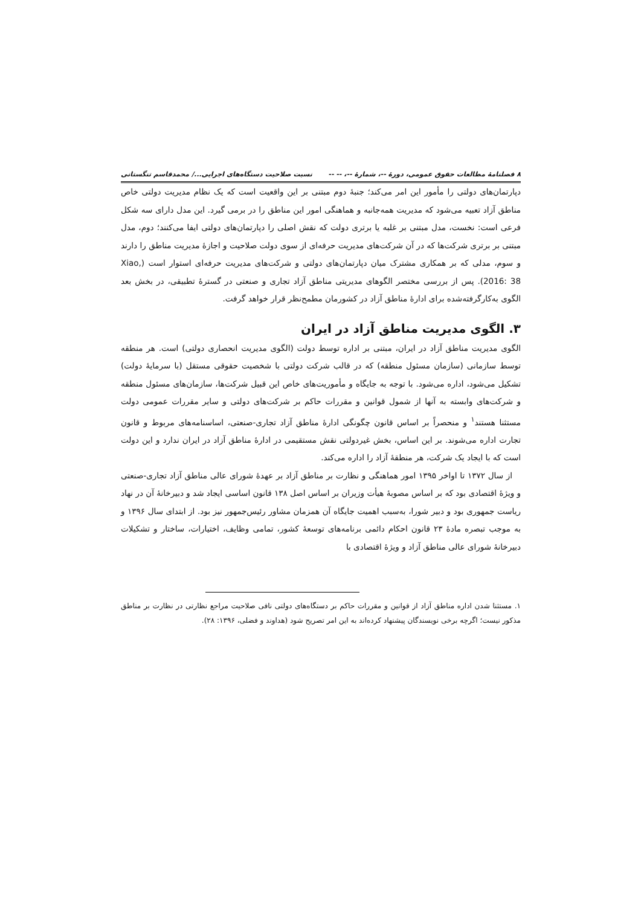۸ فصلنامۀ مطالعات حقوق عمومی، دورۀ --، شمارۀ --، -- -- نسبت صلاحیت دستگاه‌های اجرایی.../ محمدقاسم تنگستانی
دپارتمان‌های دولتی را مأمور این امر می‌کند؛ جنبۀ دوم مبتنی بر این واقعیت است که یک نظام مدیریت دولتی خاص مناطق آزاد تعبیه می‌شود که مدیریت همه‌جانبه و هماهنگی امور این مناطق را در برمی گیرد. این مدل دارای سه شکل فرعی است: نخست، مدل مبتنی بر غلبه یا برتری دولت که نقش اصلی را دپارتمان‌های دولتی ایفا می‌کنند؛ دوم، مدل مبتنی بر برتری شرکت‌ها که در آن شرکت‌های مدیریت حرفه‌ای از سوی دولت صلاحیت و اجازۀ مدیریت مناطق را دارند و سوم، مدلی که بر همکاری مشترک میان دپارتمان‌های دولتی و شرکت‌های مدیریت حرفه‌ای استوار است (Xiao, 2016: 38). پس از بررسی مختصر الگوهای مدیریتی مناطق آزاد تجاری و صنعتی در گسترۀ تطبیقی، در بخش بعد الگوی به‌کارگرفته‌شده برای ادارۀ مناطق آزاد در کشورمان مطمح‌نظر قرار خواهد گرفت.
۳. الگوی مدیریت مناطق آزاد در ایران
الگوی مدیریت مناطق آزاد در ایران، مبتنی بر اداره توسط دولت (الگوی مدیریت انحصاری دولتی) است. هر منطقه توسط سازمانی (سازمان مسئول منطقه) که در قالب شرکت دولتی با شخصیت حقوقی مستقل (با سرمایۀ دولت) تشکیل می‌شود، اداره می‌شود. با توجه به جایگاه و مأموریت‌های خاص این قبیل شرکت‌ها، سازمان‌های مسئول منطقه و شرکت‌های وابسته به آنها از شمول قوانین و مقررات حاکم بر شرکت‌های دولتی و سایر مقررات عمومی دولت مستثنا هستند<sup>۱</sup> و منحصراً بر اساس قانون چگونگی ادارۀ مناطق آزاد تجاری-صنعتی، اساسنامه‌های مربوط و قانون تجارت اداره می‌شوند. بر این اساس، بخش غیردولتی نقش مستقیمی در ادارۀ مناطق آزاد در ایران ندارد و این دولت است که با ایجاد یک شرکت، هر منطقۀ آزاد را اداره می‌کند.
از سال ۱۳۷۲ تا اواخر ۱۳۹۵ امور هماهنگی و نظارت بر مناطق آزاد بر عهدۀ شورای عالی مناطق آزاد تجاری-صنعتی و ویژۀ اقتصادی بود که بر اساس مصوبۀ هیأت وزیران بر اساس اصل ۱۳۸ قانون اساسی ایجاد شد و دبیرخانۀ آن در نهاد ریاست جمهوری بود و دبیر شورا، به‌سبب اهمیت جایگاه آن همزمان مشاور رئیس‌جمهور نیز بود. از ابتدای سال ۱۳۹۶ و به موجب تبصره مادۀ ۲۳ قانون احکام دائمی برنامه‌های توسعۀ کشور، تمامی وظایف، اختیارات، ساختار و تشکیلات دبیرخانۀ شورای عالی مناطق آزاد و ویژۀ اقتصادی با
۱. مستثنا شدن اداره مناطق آزاد از قوانین و مقررات حاکم بر دستگاه‌های دولتی نافی صلاحیت مراجع نظارتی در نظارت بر مناطق مذکور نیست؛ اگرچه برخی نویسندگان پیشنهاد کرده‌اند به این امر تصریح شود (هداوند و فضلی، ۱۳۹۶: ۲۸).